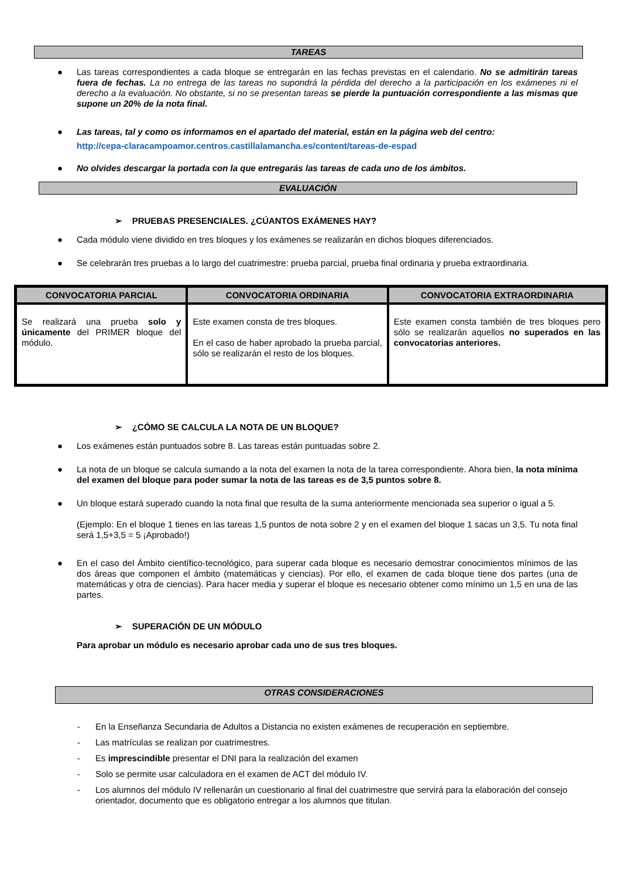TAREAS
● Las tareas correspondientes a cada bloque se entregarán en las fechas previstas en el calendario. No se admitirán tareas fuera de fechas. La no entrega de las tareas no supondrá la pérdida del derecho a la participación en los exámenes ni el derecho a la evaluación. No obstante, si no se presentan tareas se pierde la puntuación correspondiente a las mismas que supone un 20% de la nota final.
● Las tareas, tal y como os informamos en el apartado del material, están en la página web del centro:
http://cepa-claracampoamor.centros.castillalamancha.es/content/tareas-de-espad
● No olvides descargar la portada con la que entregarás las tareas de cada uno de los ámbitos.
EVALUACIÓN
➢ PRUEBAS PRESENCIALES. ¿CÚANTOS EXÁMENES HAY?
● Cada módulo viene dividido en tres bloques y los exámenes se realizarán en dichos bloques diferenciados.
● Se celebrarán tres pruebas a lo largo del cuatrimestre: prueba parcial, prueba final ordinaria y prueba extraordinaria.
| CONVOCATORIA PARCIAL | CONVOCATORIA ORDINARIA | CONVOCATORIA EXTRAORDINARIA |
| --- | --- | --- |
| Se realizará una prueba solo y únicamente del PRIMER bloque del módulo. | Este examen consta de tres bloques. En el caso de haber aprobado la prueba parcial, sólo se realizarán el resto de los bloques. | Este examen consta también de tres bloques pero sólo se realizarán aquellos no superados en las convocatorias anteriores. |
➢ ¿CÓMO SE CALCULA LA NOTA DE UN BLOQUE?
● Los exámenes están puntuados sobre 8. Las tareas están puntuadas sobre 2.
● La nota de un bloque se calcula sumando a la nota del examen la nota de la tarea correspondiente. Ahora bien, la nota mínima del examen del bloque para poder sumar la nota de las tareas es de 3,5 puntos sobre 8.
● Un bloque estará superado cuando la nota final que resulta de la suma anteriormente mencionada sea superior o igual a 5.
(Ejemplo: En el bloque 1 tienes en las tareas 1,5 puntos de nota sobre 2 y en el examen del bloque 1 sacas un 3,5. Tu nota final será 1,5+3,5 = 5 ¡Aprobado!)
● En el caso del Ámbito científico-tecnológico, para superar cada bloque es necesario demostrar conocimientos mínimos de las dos áreas que componen el ámbito (matemáticas y ciencias). Por ello, el examen de cada bloque tiene dos partes (una de matemáticas y otra de ciencias). Para hacer media y superar el bloque es necesario obtener como mínimo un 1,5 en una de las partes.
➢ SUPERACIÓN DE UN MÓDULO
Para aprobar un módulo es necesario aprobar cada uno de sus tres bloques.
OTRAS CONSIDERACIONES
- En la Enseñanza Secundaria de Adultos a Distancia no existen exámenes de recuperación en septiembre.
- Las matrículas se realizan por cuatrimestres.
- Es imprescindible presentar el DNI para la realización del examen
- Solo se permite usar calculadora en el examen de ACT del módulo IV.
- Los alumnos del módulo IV rellenarán un cuestionario al final del cuatrimestre que servirá para la elaboración del consejo orientador, documento que es obligatorio entregar a los alumnos que titulan.